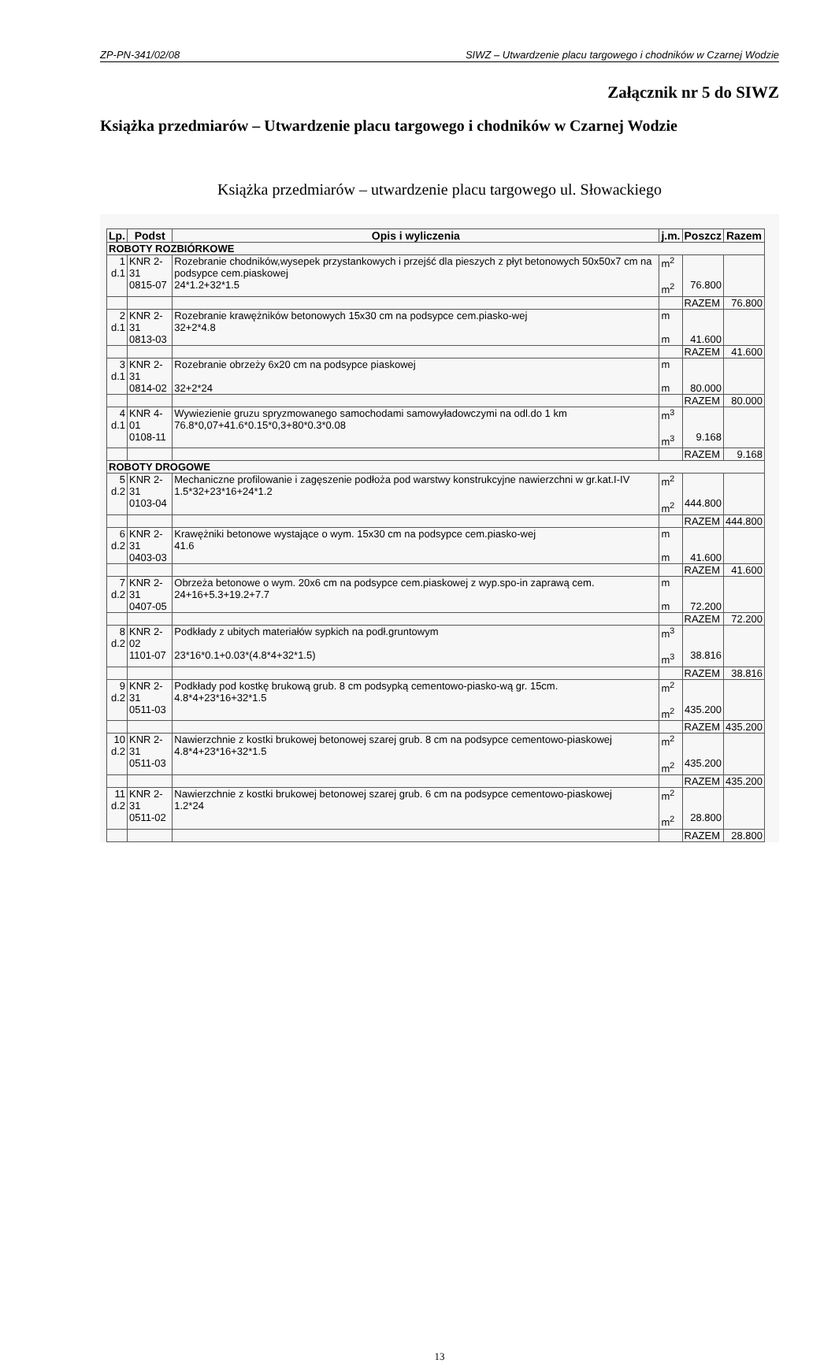ZP-PN-341/02/08 SIWZ – Utwardzenie placu targowego i chodników w Czarnej Wodzie
Załącznik nr 5 do SIWZ
Książka przedmiarów – Utwardzenie placu targowego i chodników w Czarnej Wodzie
Książka przedmiarów – utwardzenie placu targowego ul. Słowackiego
| Lp. | Podst | Opis i wyliczenia | j.m. | Poszcz | Razem |
| --- | --- | --- | --- | --- | --- |
| ROBOTY ROZBIÓRKOWE | | | | | |
| 1 d.1 | KNR 2-31 0815-07 | Rozebranie chodników,wysepek przystankowych i przejść dla pieszych z płyt betonowych 50x50x7 cm na podsypce cem.piaskowej 24*1.2+32*1.5 | m<sup>2</sup> m<sup>2</sup> | 76.800 | |
| | | | | RAZEM | 76.800 |
| 2 d.1 | KNR 2-31 0813-03 | Rozebranie krawężników betonowych 15x30 cm na podsypce cem.piasko-wej 32+2*4.8 | m m | 41.600 | |
| | | | | RAZEM | 41.600 |
| 3 d.1 | KNR 2-31 0814-02 | Rozebranie obrzeży 6x20 cm na podsypce piaskowej 32+2*24 | m m | 80.000 | |
| | | | | RAZEM | 80.000 |
| 4 d.1 | KNR 4-01 0108-11 | Wywiezienie gruzu spryzmowanego samochodami samowyładowczymi na odl.do 1 km 76.8*0,07+41.6*0.15*0,3+80*0.3*0.08 | m<sup>3</sup> m<sup>3</sup> | 9.168 | |
| | | | | RAZEM | 9.168 |
| ROBOTY DROGOWE | | | | | |
| 5 d.2 | KNR 2-31 0103-04 | Mechaniczne profilowanie i zagęszenie podłoża pod warstwy konstrukcyjne nawierzchni w gr.kat.I-IV 1.5*32+23*16+24*1.2 | m<sup>2</sup> m<sup>2</sup> | 444.800 | |
| | | | | RAZEM | 444.800 |
| 6 d.2 | KNR 2-31 0403-03 | Krawężniki betonowe wystające o wym. 15x30 cm na podsypce cem.piasko-wej 41.6 | m m | 41.600 | |
| | | | | RAZEM | 41.600 |
| 7 d.2 | KNR 2-31 0407-05 | Obrzeża betonowe o wym. 20x6 cm na podsypce cem.piaskowej z wyp.spo-in zaprawą cem. 24+16+5.3+19.2+7.7 | m m | 72.200 | |
| | | | | RAZEM | 72.200 |
| 8 d.2 | KNR 2-02 1101-07 | Podkłady z ubitych materiałów sypkich na podł.gruntowym 23*16*0.1+0.03*(4.8*4+32*1.5) | m<sup>3</sup> m<sup>3</sup> | 38.816 | |
| | | | | RAZEM | 38.816 |
| 9 d.2 | KNR 2-31 0511-03 | Podkłady pod kostkę brukową grub. 8 cm podsypką cementowo-piasko-wą gr. 15cm. 4.8*4+23*16+32*1.5 | m<sup>2</sup> m<sup>2</sup> | 435.200 | |
| | | | | RAZEM | 435.200 |
| 10 d.2 | KNR 2-31 0511-03 | Nawierzchnie z kostki brukowej betonowej szarej grub. 8 cm na podsypce cementowo-piaskowej 4.8*4+23*16+32*1.5 | m<sup>2</sup> m<sup>2</sup> | 435.200 | |
| | | | | RAZEM | 435.200 |
| 11 d.2 | KNR 2-31 0511-02 | Nawierzchnie z kostki brukowej betonowej szarej grub. 6 cm na podsypce cementowo-piaskowej 1.2*24 | m<sup>2</sup> m<sup>2</sup> | 28.800 | |
| | | | | RAZEM | 28.800 |
13